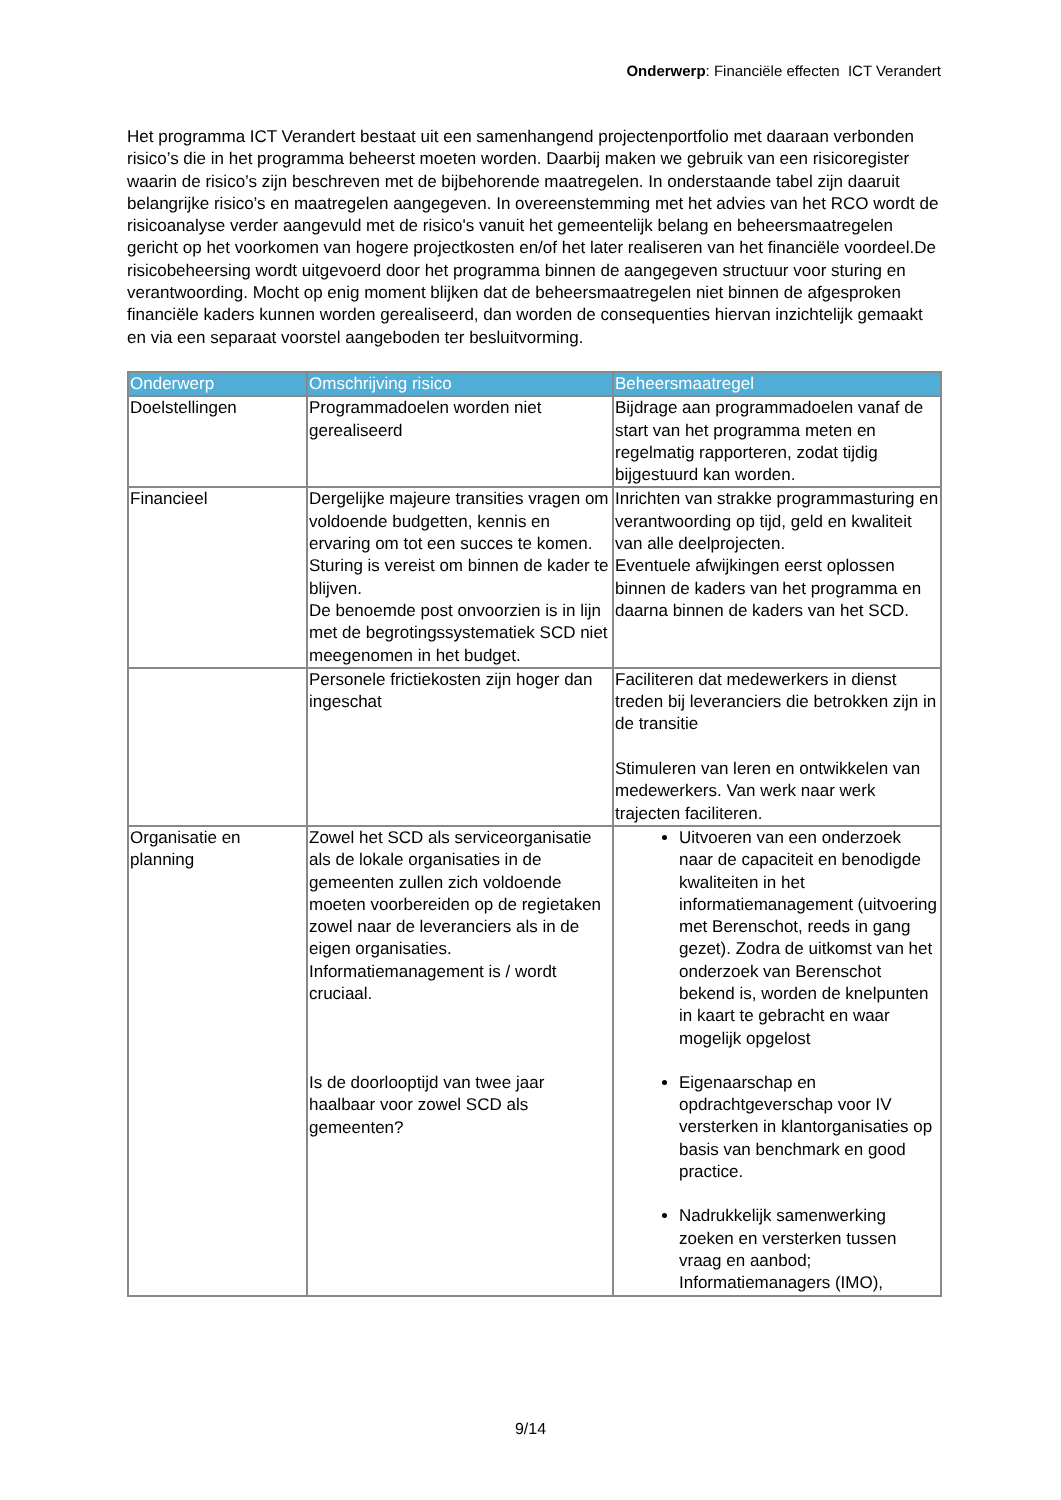Onderwerp: Financiële effecten ICT Verandert
Het programma ICT Verandert bestaat uit een samenhangend projectenportfolio met daaraan verbonden risico’s die in het programma beheerst moeten worden. Daarbij maken we gebruik van een risicoregister waarin de risico’s zijn beschreven met de bijbehorende maatregelen. In onderstaande tabel zijn daaruit belangrijke risico’s en maatregelen aangegeven. In overeenstemming met het advies van het RCO wordt de risicoanalyse verder aangevuld met de risico's vanuit het gemeentelijk belang en beheersmaatregelen gericht op het voorkomen van hogere projectkosten en/of het later realiseren van het financiële voordeel.De risicobeheersing wordt uitgevoerd door het programma binnen de aangegeven structuur voor sturing en verantwoording. Mocht op enig moment blijken dat de beheersmaatregelen niet binnen de afgesproken financiële kaders kunnen worden gerealiseerd, dan worden de consequenties hiervan inzichtelijk gemaakt en via een separaat voorstel aangeboden ter besluitvorming.
| Onderwerp | Omschrijving risico | Beheersmaatregel |
| --- | --- | --- |
| Doelstellingen | Programmadoelen worden niet gerealiseerd | Bijdrage aan programmadoelen vanaf de start van het programma meten en regelmatig rapporteren, zodat tijdig bijgestuurd kan worden. |
| Financieel | Dergelijke majeure transities vragen om voldoende budgetten, kennis en ervaring om tot een succes te komen. Sturing is vereist om binnen de kader te blijven. De benoemde post onvoorzien is in lijn met de begrotingssystematiek SCD niet meegenomen in het budget. | Inrichten van strakke programmasturing en verantwoording op tijd, geld en kwaliteit van alle deelprojecten. Eventuele afwijkingen eerst oplossen binnen de kaders van het programma en daarna binnen de kaders van het SCD. |
| | Personele frictiekosten zijn hoger dan ingeschat | Faciliteren dat medewerkers in dienst treden bij leveranciers die betrokken zijn in de transitie Stimuleren van leren en ontwikkelen van medewerkers. Van werk naar werk trajecten faciliteren. |
| Organisatie en planning | Zowel het SCD als serviceorganisatie als de lokale organisaties in de gemeenten zullen zich voldoende moeten voorbereiden op de regietaken zowel naar de leveranciers als in de eigen organisaties. Informatiemanagement is / wordt cruciaal. Is de doorlooptijd van twee jaar haalbaar voor zowel SCD als gemeenten? | Uitvoeren van een onderzoek naar de capaciteit en benodigde kwaliteiten in het informatiemanagement (uitvoering met Berenschot, reeds in gang gezet). Zodra de uitkomst van het onderzoek van Berenschot bekend is, worden de knelpunten in kaart te gebracht en waar mogelijk opgelost Eigenaarschap en opdrachtgeverschap voor IV versterken in klantorganisaties op basis van benchmark en good practice. Nadrukkelijk samenwerking zoeken en versterken tussen vraag en aanbod; Informatiemanagers (IMO), |
9/14